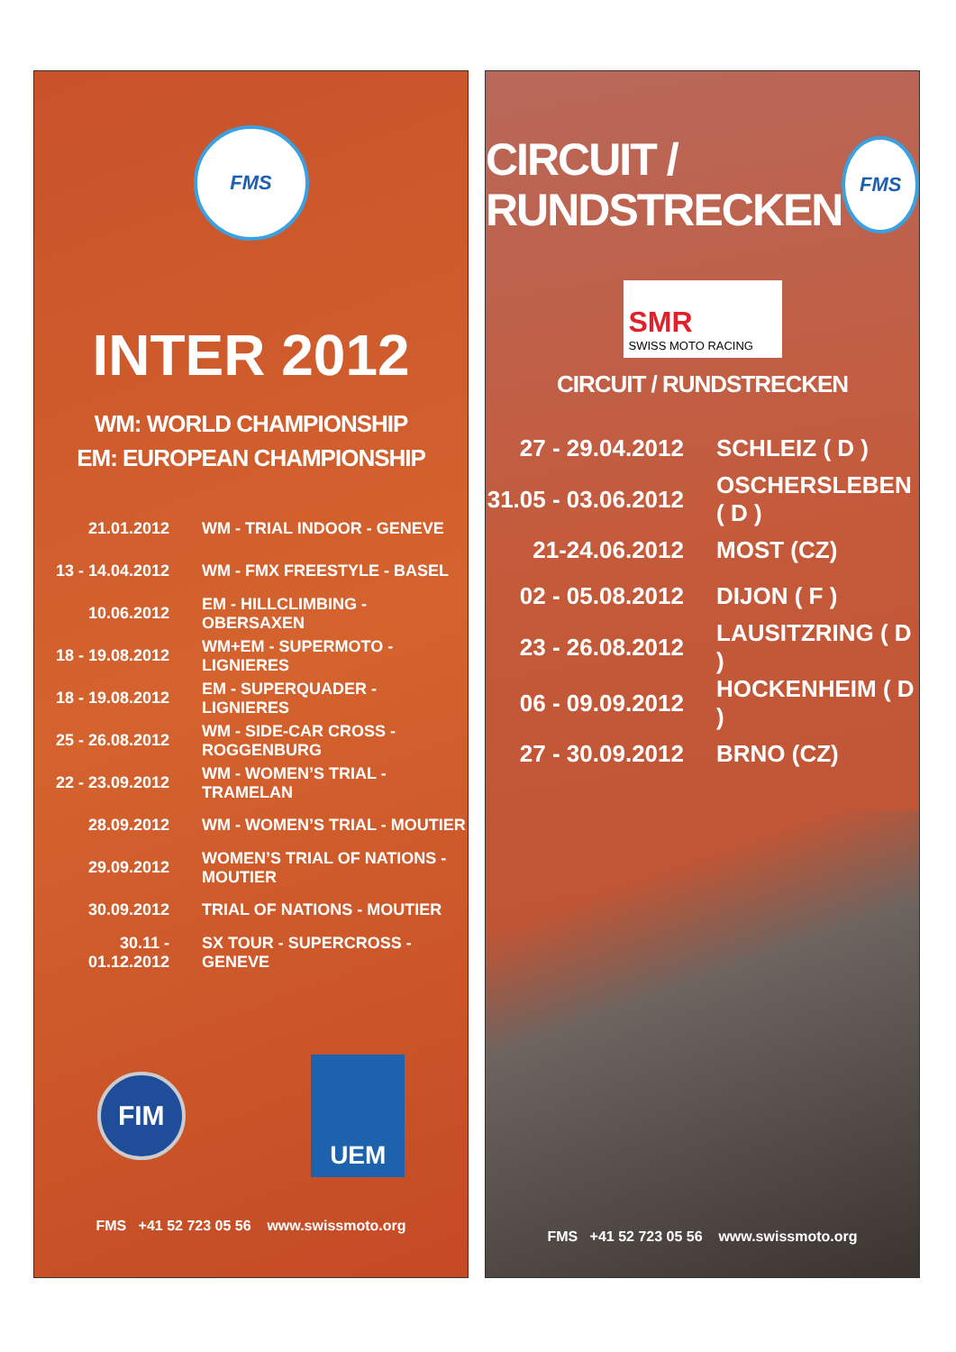FMS
INTER 2012
WM: WORLD CHAMPIONSHIP
EM: EUROPEAN CHAMPIONSHIP
| 21.01.2012 | WM - TRIAL INDOOR - GENEVE |
| 13 - 14.04.2012 | WM - FMX FREESTYLE - BASEL |
| 10.06.2012 | EM - HILLCLIMBING - OBERSAXEN |
| 18 - 19.08.2012 | WM+EM - SUPERMOTO - LIGNIERES |
| 18 - 19.08.2012 | EM - SUPERQUADER - LIGNIERES |
| 25 - 26.08.2012 | WM - SIDE-CAR CROSS - ROGGENBURG |
| 22 - 23.09.2012 | WM - WOMEN’S TRIAL - TRAMELAN |
| 28.09.2012 | WM - WOMEN’S TRIAL - MOUTIER |
| 29.09.2012 | WOMEN’S TRIAL OF NATIONS - MOUTIER |
| 30.09.2012 | TRIAL OF NATIONS - MOUTIER |
| 30.11 - 01.12.2012 | SX TOUR - SUPERCROSS - GENEVE |
FIM
UEM
FMS +41 52 723 05 56 www.swissmoto.org
CIRCUIT /
RUNDSTRECKEN
FMS
SMR
SWISS MOTO RACING
CIRCUIT / RUNDSTRECKEN
| 27 - 29.04.2012 | SCHLEIZ ( D ) |
| 31.05 - 03.06.2012 | OSCHERSLEBEN ( D ) |
| 21-24.06.2012 | MOST (CZ) |
| 02 - 05.08.2012 | DIJON ( F ) |
| 23 - 26.08.2012 | LAUSITZRING ( D ) |
| 06 - 09.09.2012 | HOCKENHEIM ( D ) |
| 27 - 30.09.2012 | BRNO (CZ) |
FMS +41 52 723 05 56 www.swissmoto.org